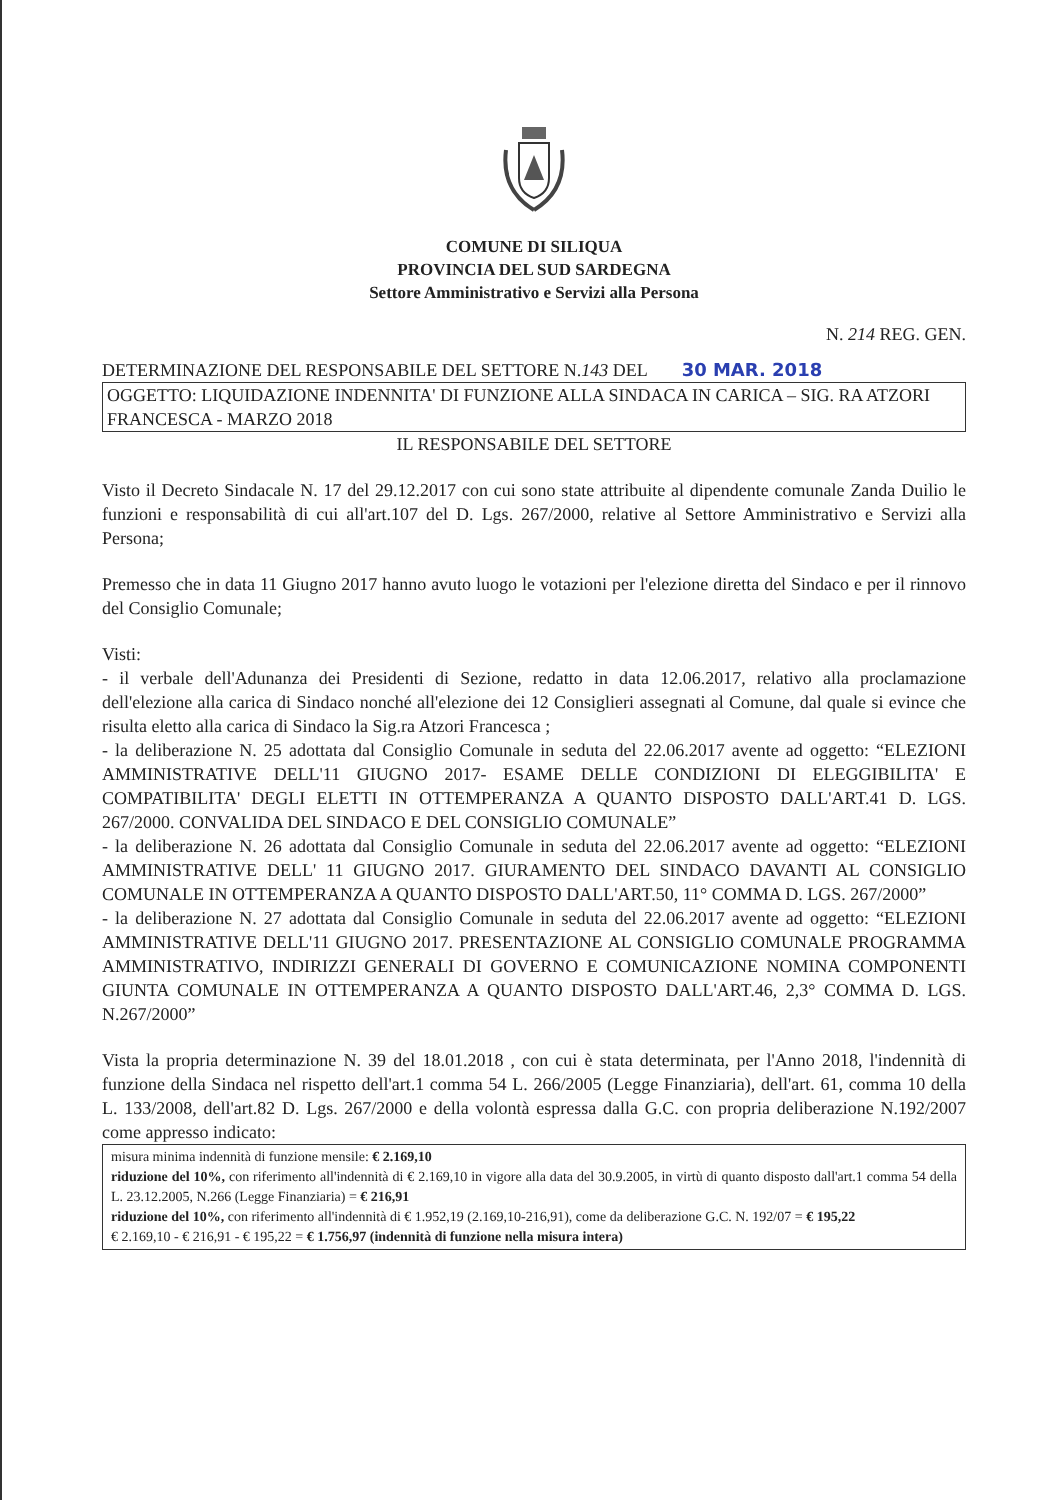COMUNE DI SILIQUA
PROVINCIA DEL SUD SARDEGNA
Settore Amministrativo e Servizi alla Persona
N. 214 REG. GEN.
DETERMINAZIONE DEL RESPONSABILE DEL SETTORE N.143 DEL 30 MAR. 2018
OGGETTO: LIQUIDAZIONE INDENNITA' DI FUNZIONE ALLA SINDACA IN CARICA – SIG. RA ATZORI FRANCESCA - MARZO 2018
IL RESPONSABILE DEL SETTORE
Visto il Decreto Sindacale N. 17 del 29.12.2017 con cui sono state attribuite al dipendente comunale Zanda Duilio le funzioni e responsabilità di cui all'art.107 del D. Lgs. 267/2000, relative al Settore Amministrativo e Servizi alla Persona;
Premesso che in data 11 Giugno 2017 hanno avuto luogo le votazioni per l'elezione diretta del Sindaco e per il rinnovo del Consiglio Comunale;
Visti:
- il verbale dell'Adunanza dei Presidenti di Sezione, redatto in data 12.06.2017, relativo alla proclamazione dell'elezione alla carica di Sindaco nonché all'elezione dei 12 Consiglieri assegnati al Comune, dal quale si evince che risulta eletto alla carica di Sindaco la Sig.ra Atzori Francesca ;
- la deliberazione N. 25 adottata dal Consiglio Comunale in seduta del 22.06.2017 avente ad oggetto: “ELEZIONI AMMINISTRATIVE DELL'11 GIUGNO 2017- ESAME DELLE CONDIZIONI DI ELEGGIBILITA' E COMPATIBILITA' DEGLI ELETTI IN OTTEMPERANZA A QUANTO DISPOSTO DALL'ART.41 D. LGS. 267/2000. CONVALIDA DEL SINDACO E DEL CONSIGLIO COMUNALE”
- la deliberazione N. 26 adottata dal Consiglio Comunale in seduta del 22.06.2017 avente ad oggetto: “ELEZIONI AMMINISTRATIVE DELL' 11 GIUGNO 2017. GIURAMENTO DEL SINDACO DAVANTI AL CONSIGLIO COMUNALE IN OTTEMPERANZA A QUANTO DISPOSTO DALL'ART.50, 11° COMMA D. LGS. 267/2000”
- la deliberazione N. 27 adottata dal Consiglio Comunale in seduta del 22.06.2017 avente ad oggetto: “ELEZIONI AMMINISTRATIVE DELL'11 GIUGNO 2017. PRESENTAZIONE AL CONSIGLIO COMUNALE PROGRAMMA AMMINISTRATIVO, INDIRIZZI GENERALI DI GOVERNO E COMUNICAZIONE NOMINA COMPONENTI GIUNTA COMUNALE IN OTTEMPERANZA A QUANTO DISPOSTO DALL'ART.46, 2,3° COMMA D. LGS. N.267/2000”
Vista la propria determinazione N. 39 del 18.01.2018 , con cui è stata determinata, per l'Anno 2018, l'indennità di funzione della Sindaca nel rispetto dell'art.1 comma 54 L. 266/2005 (Legge Finanziaria), dell'art. 61, comma 10 della L. 133/2008, dell'art.82 D. Lgs. 267/2000 e della volontà espressa dalla G.C. con propria deliberazione N.192/2007 come appresso indicato:
misura minima indennità di funzione mensile: € 2.169,10
riduzione del 10%, con riferimento all'indennità di € 2.169,10 in vigore alla data del 30.9.2005, in virtù di quanto disposto dall'art.1 comma 54 della L. 23.12.2005, N.266 (Legge Finanziaria) = € 216,91
riduzione del 10%, con riferimento all'indennità di € 1.952,19 (2.169,10-216,91), come da deliberazione G.C. N. 192/07 = € 195,22
€ 2.169,10 - € 216,91 - € 195,22 = € 1.756,97 (indennità di funzione nella misura intera)